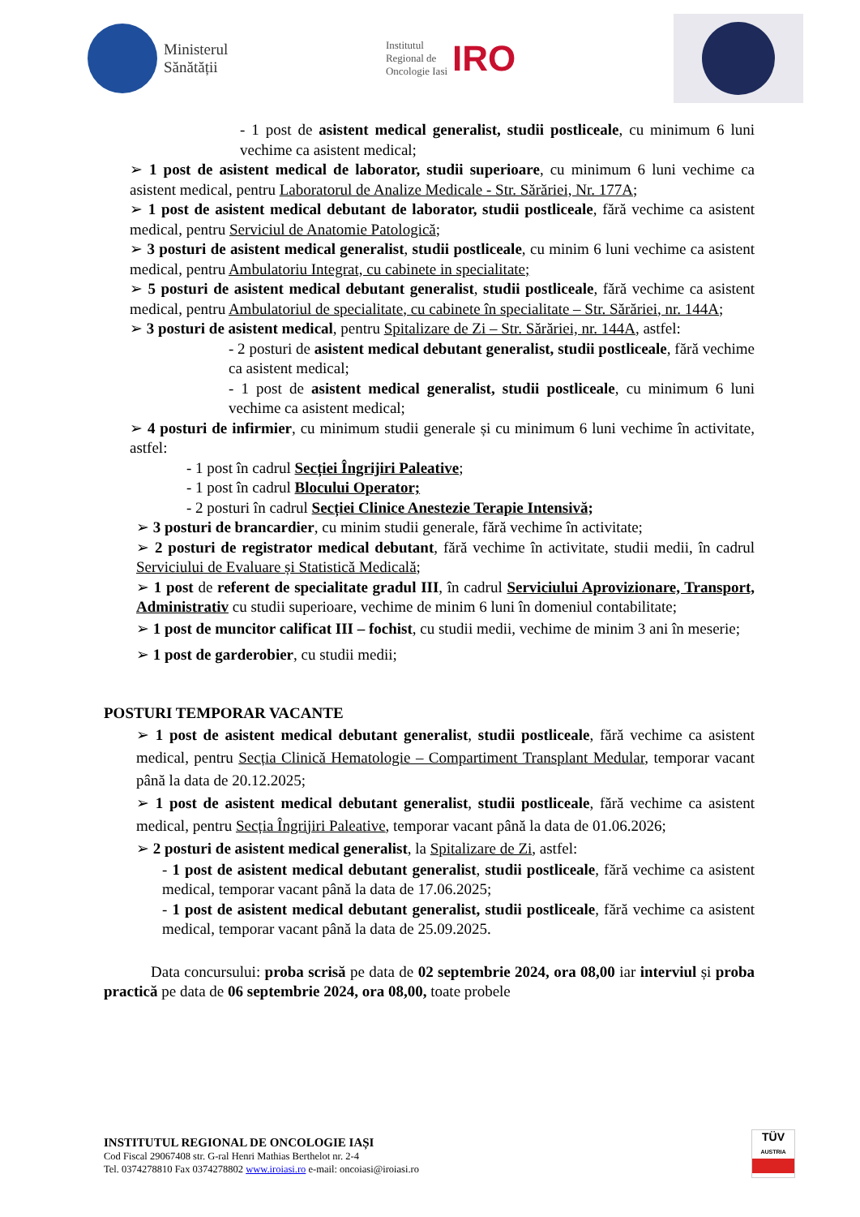Ministerul
Sănătății
Institutul
Regional de
Oncologie Iasi IRO
- 1 post de asistent medical generalist, studii postliceale, cu minimum 6 luni vechime ca asistent medical;
➢ 1 post de asistent medical de laborator, studii superioare, cu minimum 6 luni vechime ca asistent medical, pentru Laboratorul de Analize Medicale - Str. Sărăriei, Nr. 177A;
➢ 1 post de asistent medical debutant de laborator, studii postliceale, fără vechime ca asistent medical, pentru Serviciul de Anatomie Patologică;
➢ 3 posturi de asistent medical generalist, studii postliceale, cu minim 6 luni vechime ca asistent medical, pentru Ambulatoriu Integrat, cu cabinete in specialitate;
➢ 5 posturi de asistent medical debutant generalist, studii postliceale, fără vechime ca asistent medical, pentru Ambulatoriul de specialitate, cu cabinete în specialitate – Str. Sărăriei, nr. 144A;
➢ 3 posturi de asistent medical, pentru Spitalizare de Zi – Str. Sărăriei, nr. 144A, astfel:
- 2 posturi de asistent medical debutant generalist, studii postliceale, fără vechime ca asistent medical;
- 1 post de asistent medical generalist, studii postliceale, cu minimum 6 luni vechime ca asistent medical;
➢ 4 posturi de infirmier, cu minimum studii generale și cu minimum 6 luni vechime în activitate, astfel:
- 1 post în cadrul Secției Îngrijiri Paleative;
- 1 post în cadrul Blocului Operator;
- 2 posturi în cadrul Secției Clinice Anestezie Terapie Intensivă;
➢ 3 posturi de brancardier, cu minim studii generale, fără vechime în activitate;
➢ 2 posturi de registrator medical debutant, fără vechime în activitate, studii medii, în cadrul Serviciului de Evaluare și Statistică Medicală;
➢ 1 post de referent de specialitate gradul III, în cadrul Serviciului Aprovizionare, Transport, Administrativ cu studii superioare, vechime de minim 6 luni în domeniul contabilitate;
➢ 1 post de muncitor calificat III – fochist, cu studii medii, vechime de minim 3 ani în meserie;
➢ 1 post de garderobier, cu studii medii;
POSTURI TEMPORAR VACANTE
➢ 1 post de asistent medical debutant generalist, studii postliceale, fără vechime ca asistent medical, pentru Secția Clinică Hematologie – Compartiment Transplant Medular, temporar vacant până la data de 20.12.2025;
➢ 1 post de asistent medical debutant generalist, studii postliceale, fără vechime ca asistent medical, pentru Secția Îngrijiri Paleative, temporar vacant până la data de 01.06.2026;
➢ 2 posturi de asistent medical generalist, la Spitalizare de Zi, astfel:
- 1 post de asistent medical debutant generalist, studii postliceale, fără vechime ca asistent medical, temporar vacant până la data de 17.06.2025;
- 1 post de asistent medical debutant generalist, studii postliceale, fără vechime ca asistent medical, temporar vacant până la data de 25.09.2025.
Data concursului: proba scrisă pe data de 02 septembrie 2024, ora 08,00 iar interviul și proba practică pe data de 06 septembrie 2024, ora 08,00, toate probele
INSTITUTUL REGIONAL DE ONCOLOGIE IAȘI
Cod Fiscal 29067408 str. G-ral Henri Mathias Berthelot nr. 2-4
Tel. 0374278810 Fax 0374278802 www.iroiasi.ro e-mail: oncoiasi@iroiasi.ro
TÜV
AUSTRIA